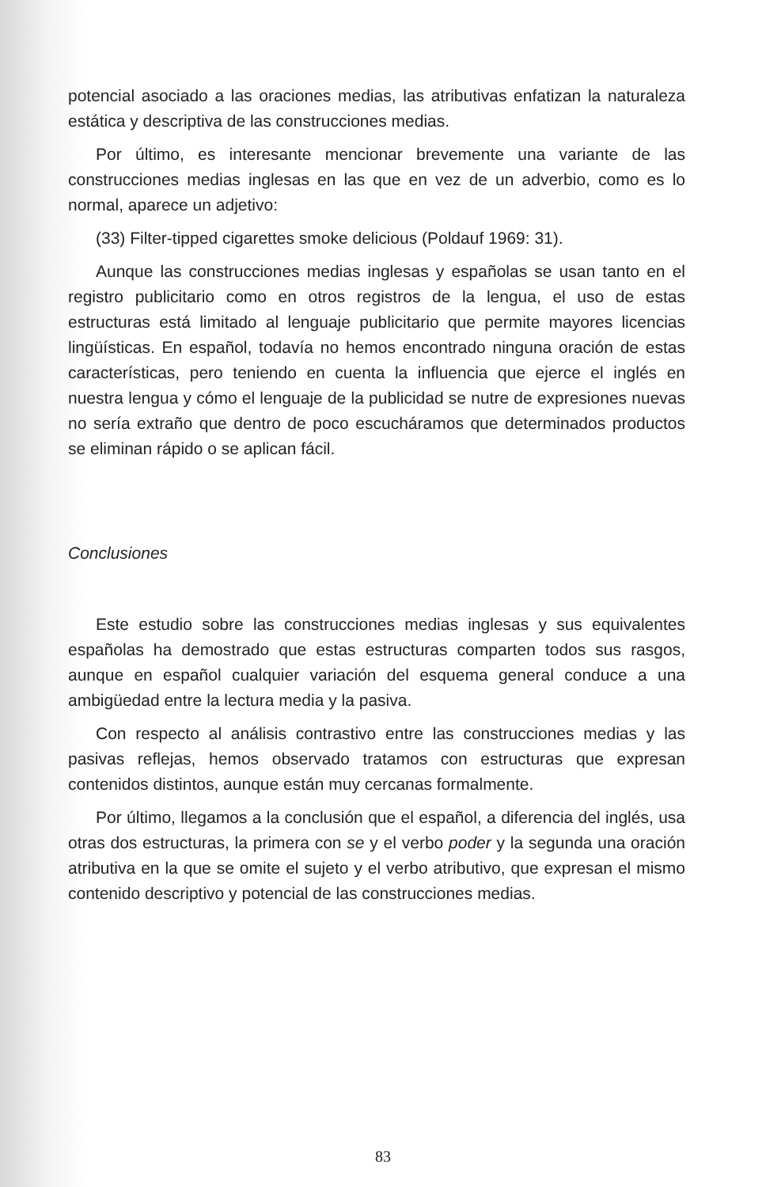potencial asociado a las oraciones medias, las atributivas enfatizan la naturaleza estática y descriptiva de las construcciones medias.
Por último, es interesante mencionar brevemente una variante de las construcciones medias inglesas en las que en vez de un adverbio, como es lo normal, aparece un adjetivo:
(33) Filter-tipped cigarettes smoke delicious (Poldauf 1969: 31).
Aunque las construcciones medias inglesas y españolas se usan tanto en el registro publicitario como en otros registros de la lengua, el uso de estas estructuras está limitado al lenguaje publicitario que permite mayores licencias lingüísticas. En español, todavía no hemos encontrado ninguna oración de estas características, pero teniendo en cuenta la influencia que ejerce el inglés en nuestra lengua y cómo el lenguaje de la publicidad se nutre de expresiones nuevas no sería extraño que dentro de poco escucháramos que determinados productos se eliminan rápido o se aplican fácil.
Conclusiones
Este estudio sobre las construcciones medias inglesas y sus equivalentes españolas ha demostrado que estas estructuras comparten todos sus rasgos, aunque en español cualquier variación del esquema general conduce a una ambigüedad entre la lectura media y la pasiva.
Con respecto al análisis contrastivo entre las construcciones medias y las pasivas reflejas, hemos observado tratamos con estructuras que expresan contenidos distintos, aunque están muy cercanas formalmente.
Por último, llegamos a la conclusión que el español, a diferencia del inglés, usa otras dos estructuras, la primera con se y el verbo poder y la segunda una oración atributiva en la que se omite el sujeto y el verbo atributivo, que expresan el mismo contenido descriptivo y potencial de las construcciones medias.
83